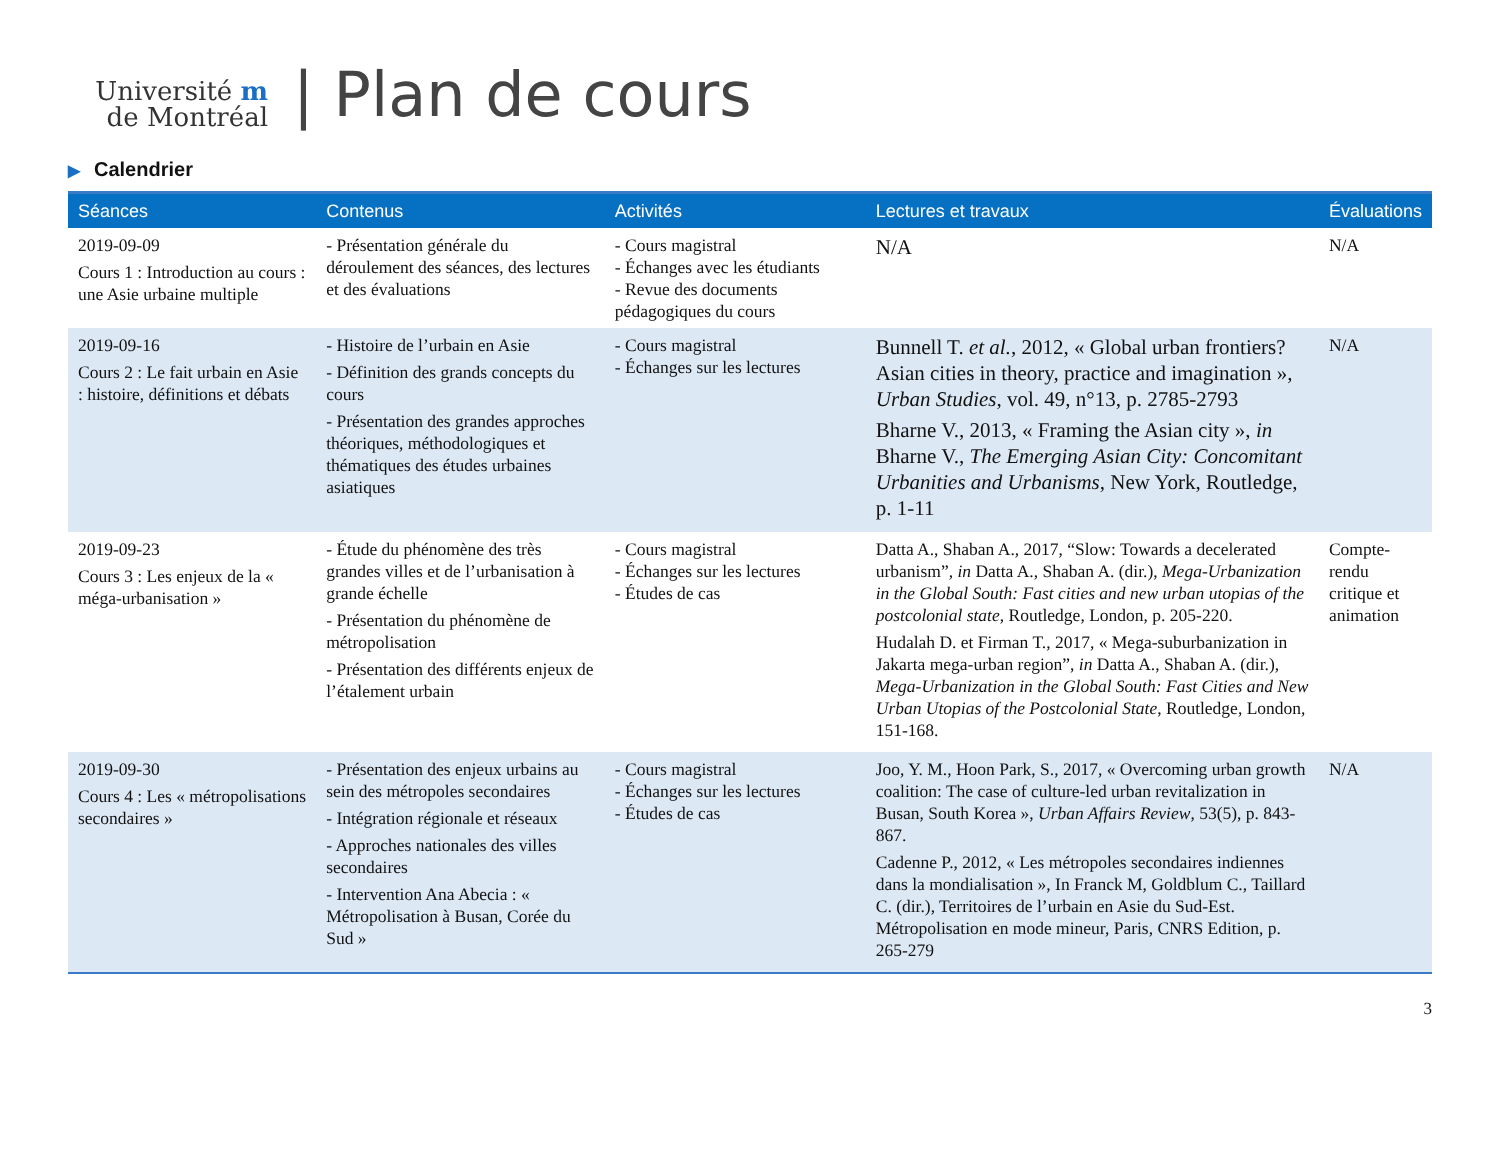Université m
de Montréal
| Plan de cours
▶ Calendrier
| Séances | Contenus | Activités | Lectures et travaux | Évaluations |
| --- | --- | --- | --- | --- |
| 2019-09-09 Cours 1 : Introduction au cours : une Asie urbaine multiple | - Présentation générale du déroulement des séances, des lectures et des évaluations | - Cours magistral - Échanges avec les étudiants - Revue des documents pédagogiques du cours | N/A | N/A |
| 2019-09-16 Cours 2 : Le fait urbain en Asie : histoire, définitions et débats | - Histoire de l’urbain en Asie - Définition des grands concepts du cours - Présentation des grandes approches théoriques, méthodologiques et thématiques des études urbaines asiatiques | - Cours magistral - Échanges sur les lectures | Bunnell T. et al. , 2012, « Global urban frontiers? Asian cities in theory, practice and imagination », Urban Studies , vol. 49, n°13, p. 2785-2793 Bharne V., 2013, « Framing the Asian city », in Bharne V., The Emerging Asian City: Concomitant Urbanities and Urbanisms , New York, Routledge, p. 1-11 | N/A |
| 2019-09-23 Cours 3 : Les enjeux de la « méga-urbanisation » | - Étude du phénomène des très grandes villes et de l’urbanisation à grande échelle - Présentation du phénomène de métropolisation - Présentation des différents enjeux de l’étalement urbain | - Cours magistral - Échanges sur les lectures - Études de cas | Datta A., Shaban A., 2017, “Slow: Towards a decelerated urbanism”, in Datta A., Shaban A. (dir.), Mega-Urbanization in the Global South: Fast cities and new urban utopias of the postcolonial state , Routledge, London, p. 205-220. Hudalah D. et Firman T., 2017, « Mega-suburbanization in Jakarta mega-urban region”, in Datta A., Shaban A. (dir.), Mega-Urbanization in the Global South: Fast Cities and New Urban Utopias of the Postcolonial State , Routledge, London, 151-168. | Compte-rendu critique et animation |
| 2019-09-30 Cours 4 : Les « métropolisations secondaires » | - Présentation des enjeux urbains au sein des métropoles secondaires - Intégration régionale et réseaux - Approches nationales des villes secondaires - Intervention Ana Abecia : « Métropolisation à Busan, Corée du Sud » | - Cours magistral - Échanges sur les lectures - Études de cas | Joo, Y. M., Hoon Park, S., 2017, « Overcoming urban growth coalition: The case of culture-led urban revitalization in Busan, South Korea », Urban Affairs Review , 53(5), p. 843-867. Cadenne P., 2012, « Les métropoles secondaires indiennes dans la mondialisation », In Franck M, Goldblum C., Taillard C. (dir.), Territoires de l’urbain en Asie du Sud-Est. Métropolisation en mode mineur, Paris, CNRS Edition, p. 265-279 | N/A |
3